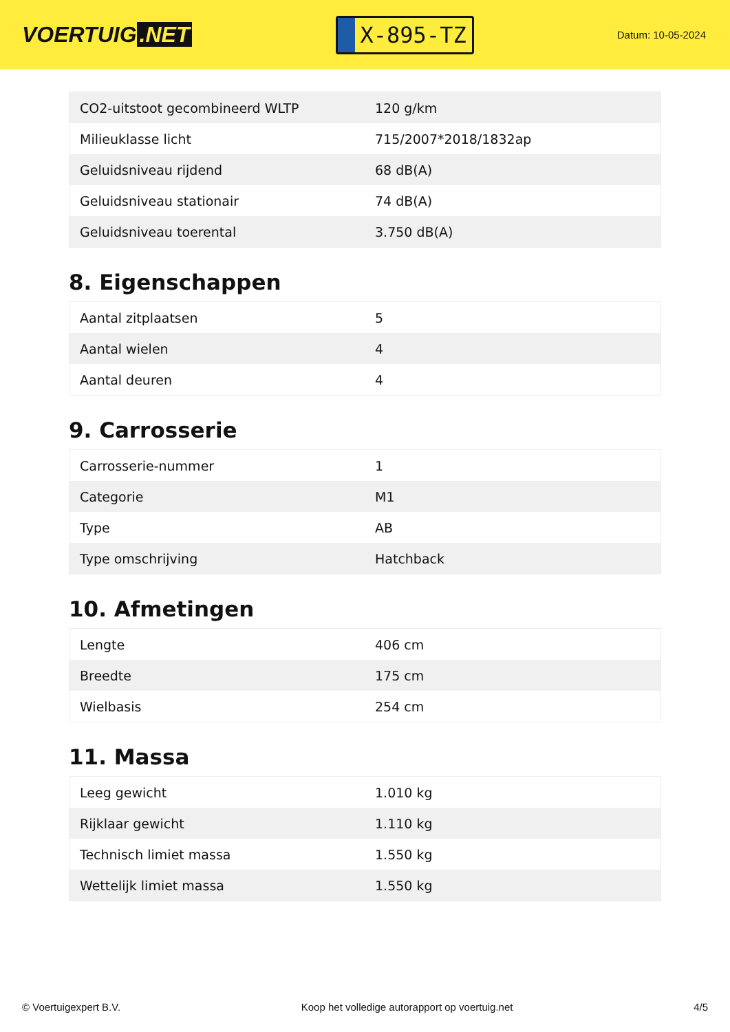VOERTUIG.NET
X-895-TZ
Datum: 10-05-2024
| CO2-uitstoot gecombineerd WLTP | 120 g/km |
| Milieuklasse licht | 715/2007*2018/1832ap |
| Geluidsniveau rijdend | 68 dB(A) |
| Geluidsniveau stationair | 74 dB(A) |
| Geluidsniveau toerental | 3.750 dB(A) |
8. Eigenschappen
| Aantal zitplaatsen | 5 |
| Aantal wielen | 4 |
| Aantal deuren | 4 |
9. Carrosserie
| Carrosserie-nummer | 1 |
| Categorie | M1 |
| Type | AB |
| Type omschrijving | Hatchback |
10. Afmetingen
| Lengte | 406 cm |
| Breedte | 175 cm |
| Wielbasis | 254 cm |
11. Massa
| Leeg gewicht | 1.010 kg |
| Rijklaar gewicht | 1.110 kg |
| Technisch limiet massa | 1.550 kg |
| Wettelijk limiet massa | 1.550 kg |
© Voertuigexpert B.V. Koop het volledige autorapport op voertuig.net 4/5